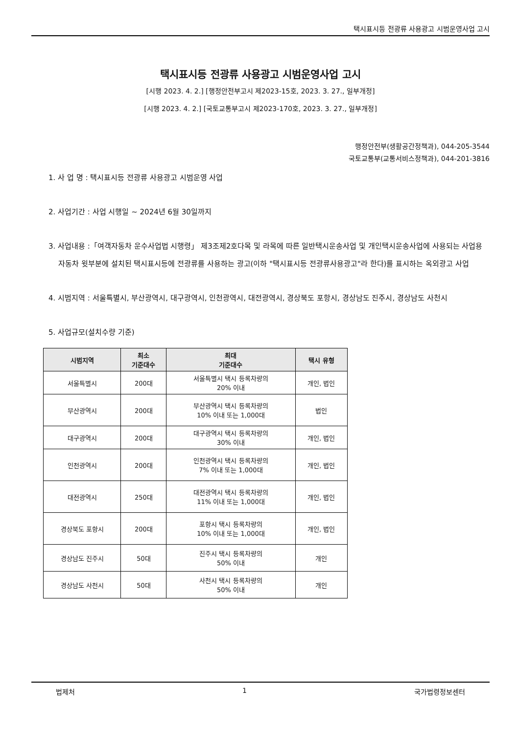택시표시등 전광류 사용광고 시범운영사업 고시
택시표시등 전광류 사용광고 시범운영사업 고시
[시행 2023. 4. 2.] [행정안전부고시 제2023-15호, 2023. 3. 27., 일부개정]
[시행 2023. 4. 2.] [국토교통부고시 제2023-170호, 2023. 3. 27., 일부개정]
행정안전부(생활공간정책과), 044-205-3544
국토교통부(교통서비스정책과), 044-201-3816
1. 사 업 명 : 택시표시등 전광류 사용광고 시범운영 사업
2. 사업기간 : 사업 시행일 ~ 2024년 6월 30일까지
3. 사업내용 :「여객자동차 운수사업법 시행령」 제3조제2호다목 및 라목에 따른 일반택시운송사업 및 개인택시운송사업에 사용되는 사업용 자동차 윗부분에 설치된 택시표시등에 전광류를 사용하는 광고(이하 "택시표시등 전광류사용광고"라 한다)를 표시하는 옥외광고 사업
4. 시범지역 : 서울특별시, 부산광역시, 대구광역시, 인천광역시, 대전광역시, 경상북도 포항시, 경상남도 진주시, 경상남도 사천시
5. 사업규모(설치수량 기준)
| 시범지역 | 최소 기준대수 | 최대 기준대수 | 택시 유형 |
| --- | --- | --- | --- |
| 서울특별시 | 200대 | 서울특별시 택시 등록차량의 20% 이내 | 개인, 법인 |
| 부산광역시 | 200대 | 부산광역시 택시 등록차량의 10% 이내 또는 1,000대 | 법인 |
| 대구광역시 | 200대 | 대구광역시 택시 등록차량의 30% 이내 | 개인, 법인 |
| 인천광역시 | 200대 | 인천광역시 택시 등록차량의 7% 이내 또는 1,000대 | 개인, 법인 |
| 대전광역시 | 250대 | 대전광역시 택시 등록차량의 11% 이내 또는 1,000대 | 개인, 법인 |
| 경상북도 포항시 | 200대 | 포항시 택시 등록차량의 10% 이내 또는 1,000대 | 개인, 법인 |
| 경상남도 진주시 | 50대 | 진주시 택시 등록차량의 50% 이내 | 개인 |
| 경상남도 사천시 | 50대 | 사천시 택시 등록차량의 50% 이내 | 개인 |
법제처 1 국가법령정보센터